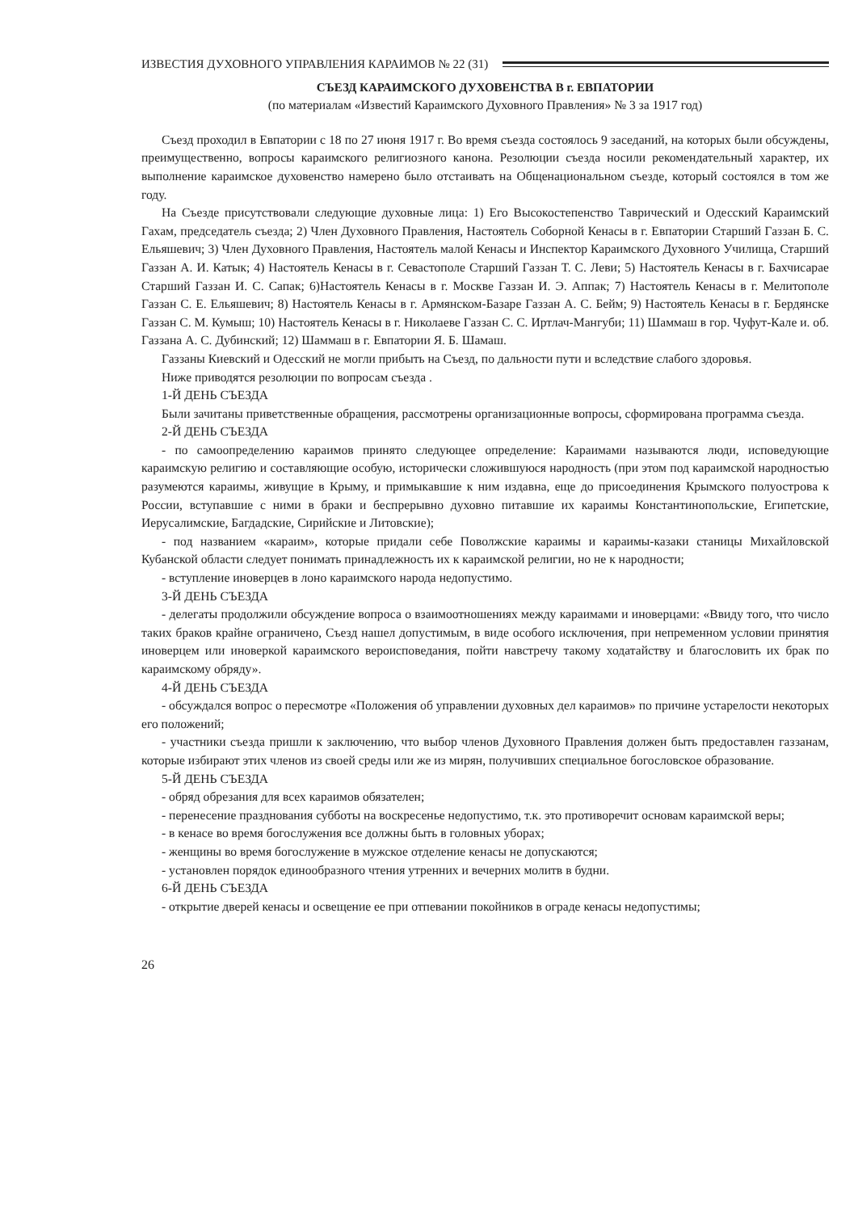ИЗВЕСТИЯ ДУХОВНОГО УПРАВЛЕНИЯ КАРАИМОВ № 22 (31)
СЪЕЗД КАРАИМСКОГО ДУХОВЕНСТВА В г. ЕВПАТОРИИ
(по материалам «Известий Караимского Духовного Правления» № 3 за 1917 год)
Съезд проходил в Евпатории с 18 по 27 июня 1917 г. Во время съезда состоялось 9 заседаний, на которых были обсуждены, преимущественно, вопросы караимского религиозного канона. Резолюции съезда носили рекомендательный характер, их выполнение караимское духовенство намерено было отстаивать на Общенациональном съезде, который состоялся в том же году.
На Съезде присутствовали следующие духовные лица: 1) Его Высокостепенство Таврический и Одесский Караимский Гахам, председатель съезда; 2) Член Духовного Правления, Настоятель Соборной Кенасы в г. Евпатории Старший Газзан Б. С. Ельяшевич; 3) Член Духовного Правления, Настоятель малой Кенасы и Инспектор Караимского Духовного Училища, Старший Газзан А. И. Катык; 4) Настоятель Кенасы в г. Севастополе Старший Газзан Т. С. Леви; 5) Настоятель Кенасы в г. Бахчисарае Старший Газзан И. С. Сапак; 6)Настоятель Кенасы в г. Москве Газзан И. Э. Аппак; 7) Настоятель Кенасы в г. Мелитополе Газзан С. Е. Ельяшевич; 8) Настоятель Кенасы в г. Армянском-Базаре Газзан А. С. Бейм; 9) Настоятель Кенасы в г. Бердянске Газзан С. М. Кумыш; 10) Настоятель Кенасы в г. Николаеве Газзан С. С. Иртлач-Мангуби; 11) Шаммаш в гор. Чуфут-Кале и. об. Газзана А. С. Дубинский; 12) Шаммаш в г. Евпатории Я. Б. Шамаш.
Газзаны Киевский и Одесский не могли прибыть на Съезд, по дальности пути и вследствие слабого здоровья.
Ниже приводятся резолюции по вопросам съезда .
1-Й ДЕНЬ СЪЕЗДА
Были зачитаны приветственные обращения, рассмотрены организационные вопросы, сформирована программа съезда.
2-Й ДЕНЬ СЪЕЗДА
- по самоопределению караимов принято следующее определение: Караимами называются люди, исповедующие караимскую религию и составляющие особую, исторически сложившуюся народность (при этом под караимской народностью разумеются караимы, живущие в Крыму, и примыкавшие к ним издавна, еще до присоединения Крымского полуострова к России, вступавшие с ними в браки и беспрерывно духовно питавшие их караимы Константинопольские, Египетские, Иерусалимские, Багдадские, Сирийские и Литовские);
- под названием «караим», которые придали себе Поволжские караимы и караимы-казаки станицы Михайловской Кубанской области следует понимать принадлежность их к караимской религии, но не к народности;
- вступление иноверцев в лоно караимского народа недопустимо.
3-Й ДЕНЬ СЪЕЗДА
- делегаты продолжили обсуждение вопроса о взаимоотношениях между караимами и иноверцами: «Ввиду того, что число таких браков крайне ограничено, Съезд нашел допустимым, в виде особого исключения, при непременном условии принятия иноверцем или иноверкой караимского вероисповедания, пойти навстречу такому ходатайству и благословить их брак по караимскому обряду».
4-Й ДЕНЬ СЪЕЗДА
- обсуждался вопрос о пересмотре «Положения об управлении духовных дел караимов» по причине устарелости некоторых его положений;
- участники съезда пришли к заключению, что выбор членов Духовного Правления должен быть предоставлен газзанам, которые избирают этих членов из своей среды или же из мирян, получивших специальное богословское образование.
5-Й ДЕНЬ СЪЕЗДА
- обряд обрезания для всех караимов обязателен;
- перенесение празднования субботы на воскресенье недопустимо, т.к. это противоречит основам караимской веры;
- в кенасе во время богослужения все должны быть в головных уборах;
- женщины во время богослужение в мужское отделение кенасы не допускаются;
- установлен порядок единообразного чтения утренних и вечерних молитв в будни.
6-Й ДЕНЬ СЪЕЗДА
- открытие дверей кенасы и освещение ее при отпевании покойников в ограде кенасы недопустимы;
26